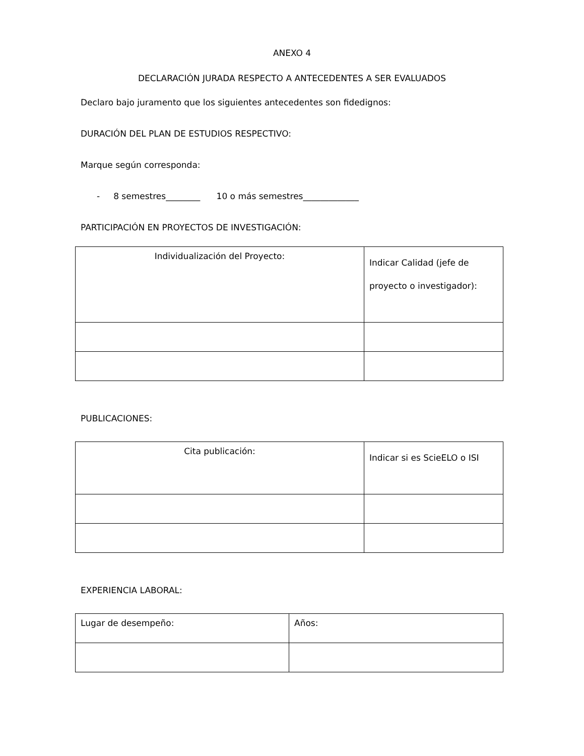ANEXO 4
DECLARACIÓN JURADA RESPECTO A ANTECEDENTES A SER EVALUADOS
Declaro bajo juramento que los siguientes antecedentes son fidedignos:
DURACIÓN DEL PLAN DE ESTUDIOS RESPECTIVO:
Marque según corresponda:
- 8 semestres________ 10 o más semestres_____________
PARTICIPACIÓN EN PROYECTOS DE INVESTIGACIÓN:
| Individualización del Proyecto: | Indicar Calidad (jefe de proyecto o investigador): |
| --- | --- |
PUBLICACIONES:
| Cita publicación: | Indicar si es ScieELO o ISI |
| --- | --- |
EXPERIENCIA LABORAL:
| Lugar de desempeño: | Años: |
| --- | --- |